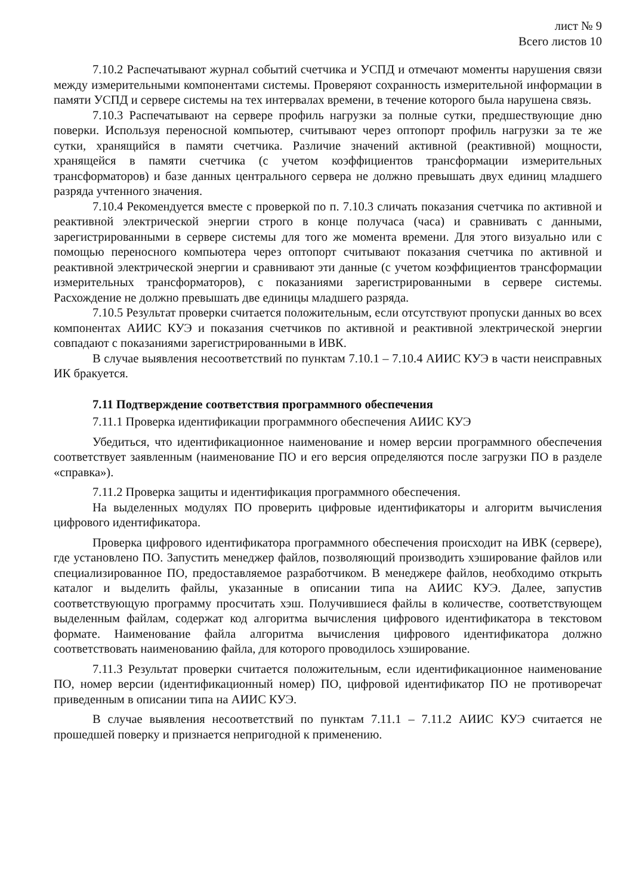лист № 9
Всего листов 10
7.10.2 Распечатывают журнал событий счетчика и УСПД и отмечают моменты нарушения связи между измерительными компонентами системы. Проверяют сохранность измерительной информации в памяти УСПД и сервере системы на тех интервалах времени, в течение которого была нарушена связь.
7.10.3 Распечатывают на сервере профиль нагрузки за полные сутки, предшествующие дню поверки. Используя переносной компьютер, считывают через оптопорт профиль нагрузки за те же сутки, хранящийся в памяти счетчика. Различие значений активной (реактивной) мощности, хранящейся в памяти счетчика (с учетом коэффициентов трансформации измерительных трансформаторов) и базе данных центрального сервера не должно превышать двух единиц младшего разряда учтенного значения.
7.10.4 Рекомендуется вместе с проверкой по п. 7.10.3 сличать показания счетчика по активной и реактивной электрической энергии строго в конце получаса (часа) и сравнивать с данными, зарегистрированными в сервере системы для того же момента времени. Для этого визуально или с помощью переносного компьютера через оптопорт считывают показания счетчика по активной и реактивной электрической энергии и сравнивают эти данные (с учетом коэффициентов трансформации измерительных трансформаторов), с показаниями зарегистрированными в сервере системы. Расхождение не должно превышать две единицы младшего разряда.
7.10.5 Результат проверки считается положительным, если отсутствуют пропуски данных во всех компонентах АИИС КУЭ и показания счетчиков по активной и реактивной электрической энергии совпадают с показаниями зарегистрированными в ИВК.
В случае выявления несоответствий по пунктам 7.10.1 – 7.10.4 АИИС КУЭ в части неисправных ИК бракуется.
7.11 Подтверждение соответствия программного обеспечения
7.11.1 Проверка идентификации программного обеспечения АИИС КУЭ
Убедиться, что идентификационное наименование и номер версии программного обеспечения соответствует заявленным (наименование ПО и его версия определяются после загрузки ПО в разделе «справка»).
7.11.2 Проверка защиты и идентификация программного обеспечения.
На выделенных модулях ПО проверить цифровые идентификаторы и алгоритм вычисления цифрового идентификатора.
Проверка цифрового идентификатора программного обеспечения происходит на ИВК (сервере), где установлено ПО. Запустить менеджер файлов, позволяющий производить хэширование файлов или специализированное ПО, предоставляемое разработчиком. В менеджере файлов, необходимо открыть каталог и выделить файлы, указанные в описании типа на АИИС КУЭ. Далее, запустив соответствующую программу просчитать хэш. Получившиеся файлы в количестве, соответствующем выделенным файлам, содержат код алгоритма вычисления цифрового идентификатора в текстовом формате. Наименование файла алгоритма вычисления цифрового идентификатора должно соответствовать наименованию файла, для которого проводилось хэширование.
7.11.3 Результат проверки считается положительным, если идентификационное наименование ПО, номер версии (идентификационный номер) ПО, цифровой идентификатор ПО не противоречат приведенным в описании типа на АИИС КУЭ.
В случае выявления несоответствий по пунктам 7.11.1 – 7.11.2 АИИС КУЭ считается не прошедшей поверку и признается непригодной к применению.